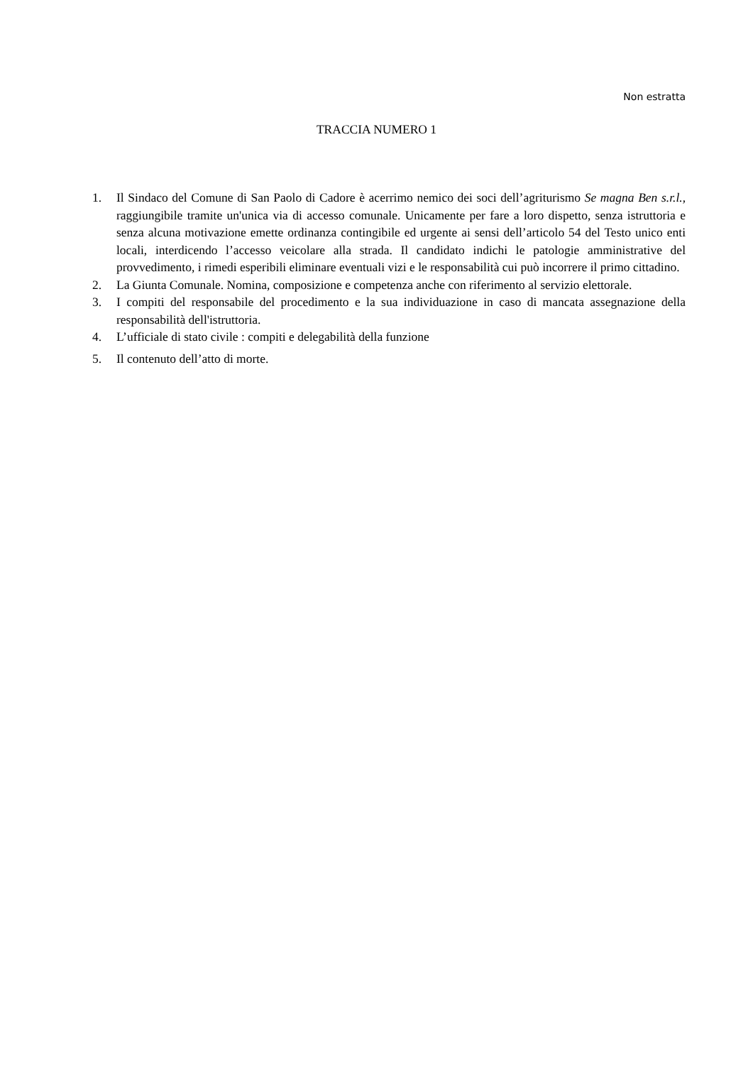Non estratta
TRACCIA NUMERO 1
1. Il Sindaco del Comune di San Paolo di Cadore è acerrimo nemico dei soci dell’agriturismo Se magna Ben s.r.l., raggiungibile tramite un'unica via di accesso comunale. Unicamente per fare a loro dispetto, senza istruttoria e senza alcuna motivazione emette ordinanza contingibile ed urgente ai sensi dell’articolo 54 del Testo unico enti locali, interdicendo l’accesso veicolare alla strada. Il candidato indichi le patologie amministrative del provvedimento, i rimedi esperibili eliminare eventuali vizi e le responsabilità cui può incorrere il primo cittadino.
2. La Giunta Comunale. Nomina, composizione e competenza anche con riferimento al servizio elettorale.
3. I compiti del responsabile del procedimento e la sua individuazione in caso di mancata assegnazione della responsabilità dell'istruttoria.
4. L’ufficiale di stato civile : compiti e delegabilità della funzione
5. Il contenuto dell’atto di morte.